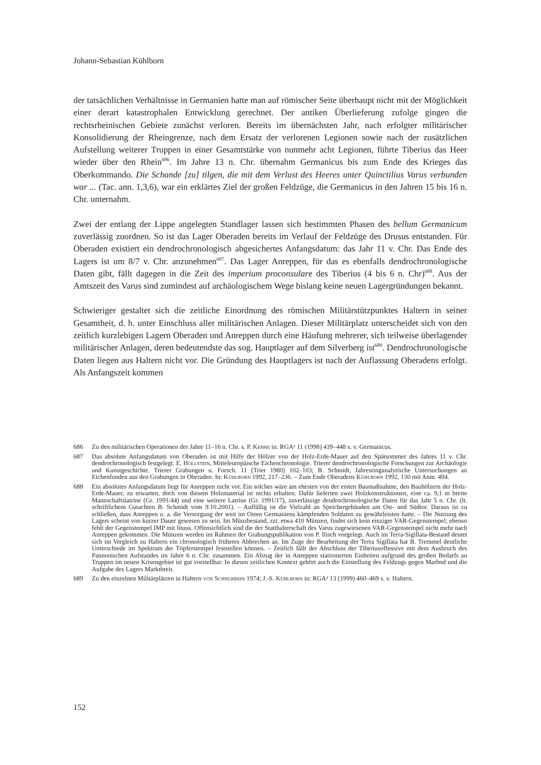Johann-Sebastian Kühlborn
der tatsächlichen Verhältnisse in Germanien hatte man auf römischer Seite überhaupt nicht mit der Möglichkeit einer derart katastrophalen Entwicklung gerechnet. Der antiken Überlieferung zufolge gingen die rechtsrheinischen Gebiete zunächst verloren. Bereits im übernächsten Jahr, nach erfolgter militärischer Konsolidierung der Rheingrenze, nach dem Ersatz der verlorenen Legionen sowie nach der zusätzlichen Aufstellung weiterer Truppen in einer Gesamtstärke von nunmehr acht Legionen, führte Tiberius das Heer wieder über den Rhein<sup>686</sup>. Im Jahre 13 n. Chr. übernahm Germanicus bis zum Ende des Krieges das Oberkommando. Die Schande [zu] tilgen, die mit dem Verlust des Heeres unter Quinctilius Varus verbunden war ... (Tac. ann. 1,3,6), war ein erklärtes Ziel der großen Feldzüge, die Germanicus in den Jahren 15 bis 16 n. Chr. unternahm.
Zwei der entlang der Lippe angelegten Standlager lassen sich bestimmten Phasen des bellum Germanicum zuverlässig zuordnen. So ist das Lager Oberaden bereits im Verlauf der Feldzüge des Drusus entstanden. Für Oberaden existiert ein dendrochronologisch abgesichertes Anfangsdatum: das Jahr 11 v. Chr. Das Ende des Lagers ist um 8/7 v. Chr. anzunehmen<sup>687</sup>. Das Lager Anreppen, für das es ebenfalls dendrochronologische Daten gibt, fällt dagegen in die Zeit des imperium proconsulare des Tiberius (4 bis 6 n. Chr)<sup>688</sup>. Aus der Amtszeit des Varus sind zumindest auf archäologischem Wege bislang keine neuen Lagergründungen bekannt.
Schwieriger gestaltet sich die zeitliche Einordnung des römischen Militärstützpunktes Haltern in seiner Gesamtheit, d. h. unter Einschluss aller militärischen Anlagen. Dieser Militärplatz unterscheidet sich von den zeitlich kurzlebigen Lagern Oberaden und Anreppen durch eine Häufung mehrerer, sich teilweise überlagender militärischer Anlagen, deren bedeutendste das sog. Hauptlager auf dem Silverberg ist<sup>689</sup>. Dendrochronologische Daten liegen aus Haltern nicht vor. Die Gründung des Hauptlagers ist nach der Auflassung Oberadens erfolgt. Als Anfangszeit kommen
686 Zu den militärischen Operationen der Jahre 11–16 n. Chr. s. P. Kehne in: RGA² 11 (1998) 439–448 s. v. Germanicus.
687 Das absolute Anfangsdatum von Oberaden ist mit Hilfe der Hölzer von der Holz-Erde-Mauer auf den Spätsommer des Jahres 11 v. Chr. dendrochronologisch festgelegt: E. Hollstein, Mitteleuropäische Eichenchronologie. Trierer dendrochronologische Forschungen zur Archäologie und Kunstgeschichte. Trierer Grabungen u. Forsch. 11 (Trier 1980) 102–103; B. Schmidt, Jahresringanalytische Untersuchungen an Eichenfunden aus den Grabungen in Oberaden. In: Kühlborn 1992, 217–236. – Zum Ende Oberadens Kühlborn 1992, 130 mit Anm. 494.
688 Ein absolutes Anfangsdatum liegt für Anreppen nicht vor. Ein solches wäre am ehesten von der ersten Baumaßnahme, den Bauhölzern der Holz-Erde-Mauer, zu erwarten, doch von diesem Holzmaterial ist nichts erhalten. Dafür lieferten zwei Holzkonstruktionen, eine ca. 9,1 m breite Mannschaftslatrine (Gr. 1991/44) und eine weitere Latrine (Gr. 1991/17), zuverlässige dendrochronologische Daten für das Jahr 5 n. Chr. (lt. schriftlichem Gutachten B. Schmidt vom 9.10.2001). – Auffällig ist die Vielzahl an Speichergebäuden am Ost- und Südtor. Daraus ist zu schließen, dass Anreppen u. a. die Versorgung der weit im Osten Germaniens kämpfenden Soldaten zu gewährleisten hatte. – Die Nutzung des Lagers scheint von kurzer Dauer gewesen zu sein. Im Münzbestand, zzt. etwa 410 Münzen, findet sich kein einziger VAR-Gegenstempel; ebenso fehlt der Gegenstempel IMP mit lituus. Offensichtlich sind die der Statthalterschaft des Varus zugewiesenen VAR-Gegenstempel nicht mehr nach Anreppen gekommen. Die Münzen werden im Rahmen der Grabungspublikation von P. Ilisch vorgelegt. Auch im Terra-Sigillata-Bestand deutet sich im Vergleich zu Haltern ein chronologisch früheres Abbrechen an. Im Zuge der Bearbeitung der Terra Sigillata hat B. Tremmel deutliche Unterschiede im Spektrum der Töpferstempel feststellen können. – Zeitlich fällt der Abschluss der Tiberiusoffensive mit dem Ausbruch des Pannonischen Aufstandes im Jahre 6 n. Chr. zusammen. Ein Abzug der in Anreppen stationierten Einheiten aufgrund des großen Bedarfs an Truppen im neuen Krisengebiet ist gut vorstellbar. In diesen zeitlichen Kontext gehört auch die Einstellung des Feldzugs gegen Marbod und die Aufgabe des Lagers Marktbreit.
689 Zu den einzelnen Militärplätzen in Haltern von Schnurbein 1974; J.-S. Kühlborn in: RGA² 13 (1999) 460–469 s. v. Haltern.
152